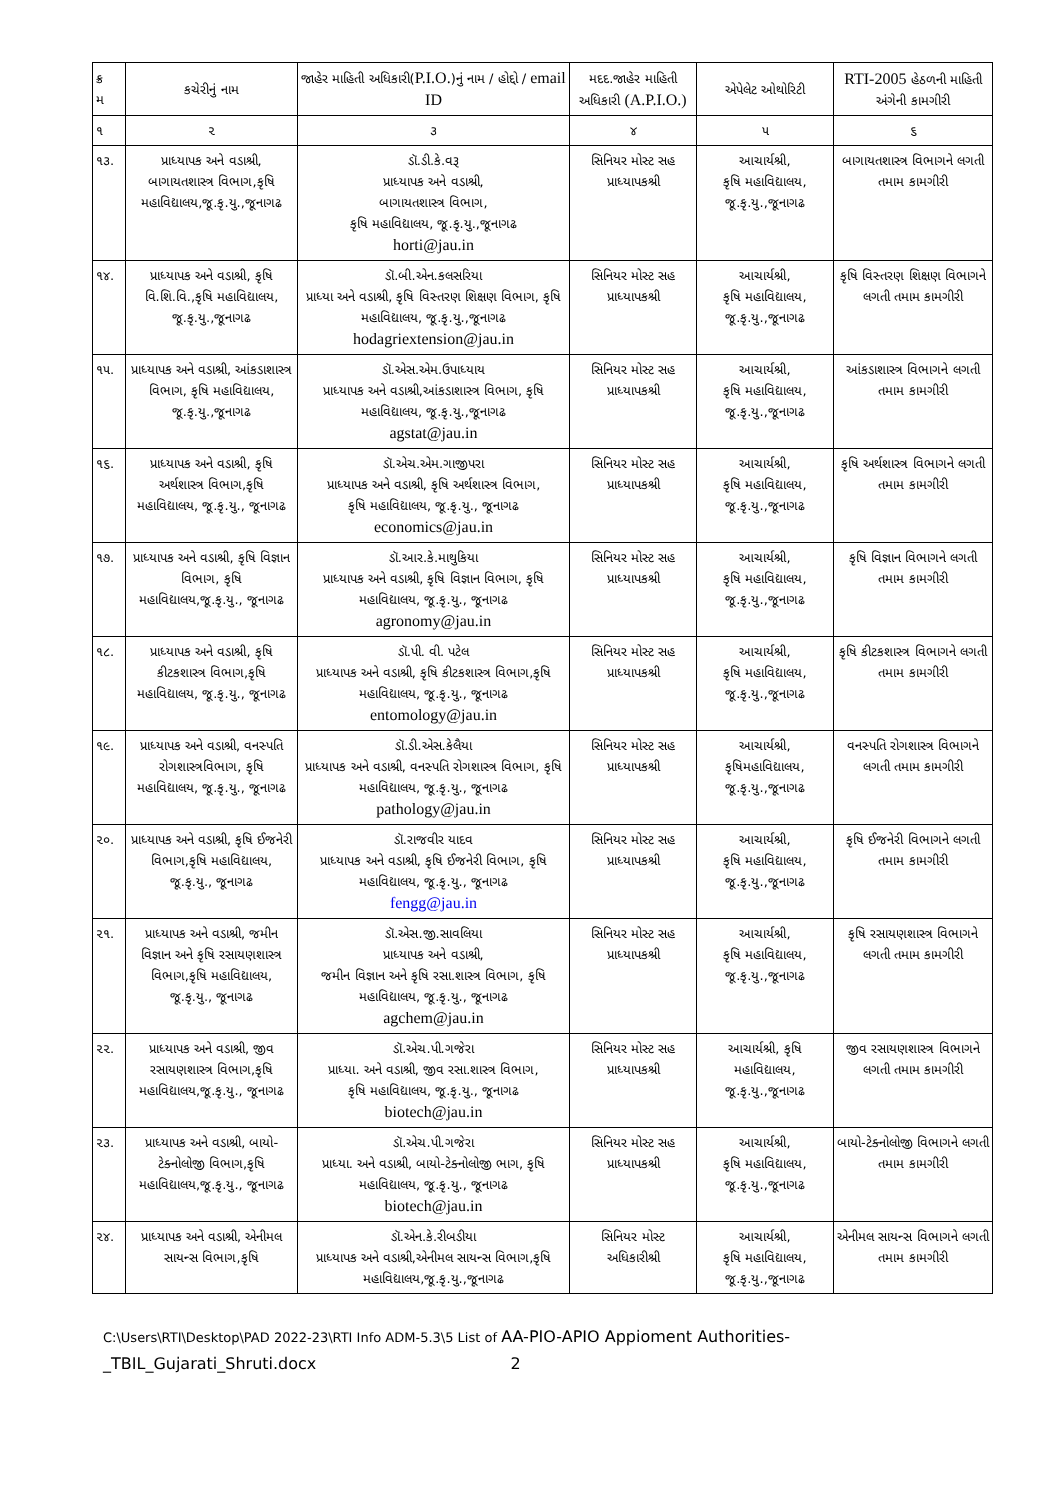| ક્ર મ | કચેરીનું નામ | જાહેર માહિતી અધિકારી( P.I.O. )નું નામ / હોદ્દો / email ID | મદદ.જાહેર માહિતી અધિકારી (A.P.I.O.) | એપેલેટ ઓથોરિટી | RTI-2005 હેઠળની માહિતી અંગેની કામગીરી |
| --- | --- | --- | --- | --- | --- |
| ૧ | ૨ | ૩ | ૪ | ૫ | ૬ |
| ૧૩. | પ્રાધ્યાપક અને વડાશ્રી, બાગાયતશાસ્ત્ર વિભાગ,કૃષિ મહાવિદ્યાલય,જૂ.કૃ.યુ.,જૂનાગઢ | ડૉ.ડી.કે.વરૂ પ્રાધ્યાપક અને વડાશ્રી, બાગાયતશાસ્ત્ર વિભાગ, કૃષિ મહાવિદ્યાલય, જૂ.કૃ.યુ.,જૂનાગઢ horti@jau.in | સિનિયર મોસ્ટ સહ પ્રાધ્યાપકશ્રી | આચાર્યશ્રી, કૃષિ મહાવિદ્યાલય, જૂ.કૃ.યુ.,જૂનાગઢ | બાગાયતશાસ્ત્ર વિભાગને લગતી તમામ કામગીરી |
| ૧૪. | પ્રાધ્યાપક અને વડાશ્રી, કૃષિ વિ.શિ.વિ.,કૃષિ મહાવિદ્યાલય, જૂ.કૃ.યુ.,જૂનાગઢ | ડૉ.બી.એન.કલસરિયા પ્રાધ્યા અને વડાશ્રી, કૃષિ વિસ્તરણ શિક્ષણ વિભાગ, કૃષિ મહાવિદ્યાલય, જૂ.કૃ.યુ.,જૂનાગઢ hodagriextension@jau.in | સિનિયર મોસ્ટ સહ પ્રાધ્યાપકશ્રી | આચાર્યશ્રી, કૃષિ મહાવિદ્યાલય, જૂ.કૃ.યુ.,જૂનાગઢ | કૃષિ વિસ્તરણ શિક્ષણ વિભાગને લગતી તમામ કામગીરી |
| ૧૫. | પ્રાધ્યાપક અને વડાશ્રી, આંકડાશાસ્ત્ર વિભાગ, કૃષિ મહાવિદ્યાલય, જૂ.કૃ.યુ.,જૂનાગઢ | ડૉ.એસ.એમ.ઉપાધ્યાય પ્રાધ્યાપક અને વડાશ્રી,આંકડાશાસ્ત્ર વિભાગ, કૃષિ મહાવિદ્યાલય, જૂ.કૃ.યુ.,જૂનાગઢ agstat@jau.in | સિનિયર મોસ્ટ સહ પ્રાધ્યાપકશ્રી | આચાર્યશ્રી, કૃષિ મહાવિદ્યાલય, જૂ.કૃ.યુ.,જૂનાગઢ | આંકડાશાસ્ત્ર વિભાગને લગતી તમામ કામગીરી |
| ૧૬. | પ્રાધ્યાપક અને વડાશ્રી, કૃષિ અર્થશાસ્ત્ર વિભાગ,કૃષિ મહાવિદ્યાલય, જૂ.કૃ.યુ., જૂનાગઢ | ડૉ.એચ.એમ.ગાજીપરા પ્રાધ્યાપક અને વડાશ્રી, કૃષિ અર્થશાસ્ત્ર વિભાગ, કૃષિ મહાવિદ્યાલય, જૂ.કૃ.યુ., જૂનાગઢ economics@jau.in | સિનિયર મોસ્ટ સહ પ્રાધ્યાપકશ્રી | આચાર્યશ્રી, કૃષિ મહાવિદ્યાલય, જૂ.કૃ.યુ.,જૂનાગઢ | કૃષિ અર્થશાસ્ત્ર વિભાગને લગતી તમામ કામગીરી |
| ૧૭. | પ્રાધ્યાપક અને વડાશ્રી, કૃષિ વિજ્ઞાન વિભાગ, કૃષિ મહાવિદ્યાલય,જૂ.કૃ.યુ., જૂનાગઢ | ડૉ.આર.કે.માથુકિયા પ્રાધ્યાપક અને વડાશ્રી, કૃષિ વિજ્ઞાન વિભાગ, કૃષિ મહાવિદ્યાલય, જૂ.કૃ.યુ., જૂનાગઢ agronomy@jau.in | સિનિયર મોસ્ટ સહ પ્રાધ્યાપકશ્રી | આચાર્યશ્રી, કૃષિ મહાવિદ્યાલય, જૂ.કૃ.યુ.,જૂનાગઢ | કૃષિ વિજ્ઞાન વિભાગને લગતી તમામ કામગીરી |
| ૧૮. | પ્રાધ્યાપક અને વડાશ્રી, કૃષિ કીટકશાસ્ત્ર વિભાગ,કૃષિ મહાવિદ્યાલય, જૂ.કૃ.યુ., જૂનાગઢ | ડૉ.પી. વી. પટેલ પ્રાધ્યાપક અને વડાશ્રી, કૃષિ કીટકશાસ્ત્ર વિભાગ,કૃષિ મહાવિદ્યાલય, જૂ.કૃ.યુ., જૂનાગઢ entomology@jau.in | સિનિયર મોસ્ટ સહ પ્રાધ્યાપકશ્રી | આચાર્યશ્રી, કૃષિ મહાવિદ્યાલય, જૂ.કૃ.યુ.,જૂનાગઢ | કૃષિ કીટકશાસ્ત્ર વિભાગને લગતી તમામ કામગીરી |
| ૧૯. | પ્રાધ્યાપક અને વડાશ્રી, વનસ્પતિ રોગશાસ્ત્રવિભાગ, કૃષિ મહાવિદ્યાલય, જૂ.કૃ.યુ., જૂનાગઢ | ડૉ.ડી.એસ.કેલૈયા પ્રાધ્યાપક અને વડાશ્રી, વનસ્પતિ રોગશાસ્ત્ર વિભાગ, કૃષિ મહાવિદ્યાલય, જૂ.કૃ.યુ., જૂનાગઢ pathology@jau.in | સિનિયર મોસ્ટ સહ પ્રાધ્યાપકશ્રી | આચાર્યશ્રી, કૃષિમહાવિદ્યાલય, જૂ.કૃ.યુ.,જૂનાગઢ | વનસ્પતિ રોગશાસ્ત્ર વિભાગને લગતી તમામ કામગીરી |
| ૨૦. | પ્રાધ્યાપક અને વડાશ્રી, કૃષિ ઈજનેરી વિભાગ,કૃષિ મહાવિદ્યાલય, જૂ.કૃ.યુ., જૂનાગઢ | ડૉ.રાજવીર યાદવ પ્રાધ્યાપક અને વડાશ્રી, કૃષિ ઈજનેરી વિભાગ, કૃષિ મહાવિદ્યાલય, જૂ.કૃ.યુ., જૂનાગઢ fengg@jau.in | સિનિયર મોસ્ટ સહ પ્રાધ્યાપકશ્રી | આચાર્યશ્રી, કૃષિ મહાવિદ્યાલય, જૂ.કૃ.યુ.,જૂનાગઢ | કૃષિ ઈજનેરી વિભાગને લગતી તમામ કામગીરી |
| ૨૧. | પ્રાધ્યાપક અને વડાશ્રી, જમીન વિજ્ઞાન અને કૃષિ રસાયણશાસ્ત્ર વિભાગ,કૃષિ મહાવિદ્યાલય, જૂ.કૃ.યુ., જૂનાગઢ | ડૉ.એસ.જી.સાવલિયા પ્રાધ્યાપક અને વડાશ્રી, જમીન વિજ્ઞાન અને કૃષિ રસા.શાસ્ત્ર વિભાગ, કૃષિ મહાવિદ્યાલય, જૂ.કૃ.યુ., જૂનાગઢ agchem@jau.in | સિનિયર મોસ્ટ સહ પ્રાધ્યાપકશ્રી | આચાર્યશ્રી, કૃષિ મહાવિદ્યાલય, જૂ.કૃ.યુ.,જૂનાગઢ | કૃષિ રસાયણશાસ્ત્ર વિભાગને લગતી તમામ કામગીરી |
| ૨૨. | પ્રાધ્યાપક અને વડાશ્રી, જીવ રસાયણશાસ્ત્ર વિભાગ,કૃષિ મહાવિદ્યાલય,જૂ.કૃ.યુ., જૂનાગઢ | ડૉ.એચ.પી.ગજેરા પ્રાધ્યા. અને વડાશ્રી, જીવ રસા.શાસ્ત્ર વિભાગ, કૃષિ મહાવિદ્યાલય, જૂ.કૃ.યુ., જૂનાગઢ biotech@jau.in | સિનિયર મોસ્ટ સહ પ્રાધ્યાપકશ્રી | આચાર્યશ્રી, કૃષિ મહાવિદ્યાલય, જૂ.કૃ.યુ.,જૂનાગઢ | જીવ રસાયણશાસ્ત્ર વિભાગને લગતી તમામ કામગીરી |
| ૨૩. | પ્રાધ્યાપક અને વડાશ્રી, બાયો-ટેક્નોલોજી વિભાગ,કૃષિ મહાવિદ્યાલય,જૂ.કૃ.યુ., જૂનાગઢ | ડૉ.એચ.પી.ગજેરા પ્રાધ્યા. અને વડાશ્રી, બાયો-ટેક્નોલોજી ભાગ, કૃષિ મહાવિદ્યાલય, જૂ.કૃ.યુ., જૂનાગઢ biotech@jau.in | સિનિયર મોસ્ટ સહ પ્રાધ્યાપકશ્રી | આચાર્યશ્રી, કૃષિ મહાવિદ્યાલય, જૂ.કૃ.યુ.,જૂનાગઢ | બાયો-ટેક્નોલોજી વિભાગને લગતી તમામ કામગીરી |
| ૨૪. | પ્રાધ્યાપક અને વડાશ્રી, એનીમલ સાયન્સ વિભાગ,કૃષિ | ડૉ.એન.કે.રીબડીયા પ્રાધ્યાપક અને વડાશ્રી,એનીમલ સાયન્સ વિભાગ,કૃષિ મહાવિદ્યાલય,જૂ.કૃ.યુ.,જૂનાગઢ | સિનિયર મોસ્ટ અધિકારીશ્રી | આચાર્યશ્રી, કૃષિ મહાવિદ્યાલય, જૂ.કૃ.યુ.,જૂનાગઢ | એનીમલ સાયન્સ વિભાગને લગતી તમામ કામગીરી |
C:\Users\RTI\Desktop\PAD 2022-23\RTI Info ADM-5.3\5 List of AA-PIO-APIO Appioment Authorities-
_TBIL_Gujarati_Shruti.docx 2